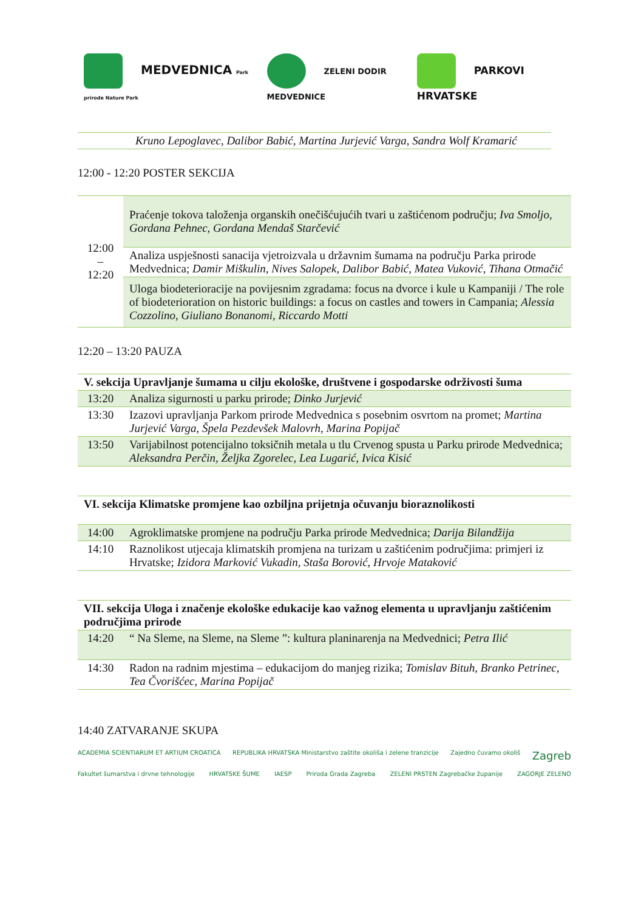MEDVEDNICA Park prirode Nature Park
ZELENI DODIR MEDVEDNICE
PARKOVI HRVATSKE
| | Kruno Lepoglavec, Dalibor Babić, Martina Jurjević Varga, Sandra Wolf Kramarić |
12:00 - 12:20 POSTER SEKCIJA
| 12:00 – 12:20 | Praćenje tokova taloženja organskih onečišćujućih tvari u zaštićenom području; Iva Smoljo, Gordana Pehnec, Gordana Mendaš Starčević |
| | Analiza uspješnosti sanacija vjetroizvala u državnim šumama na području Parka prirode Medvednica; Damir Miškulin, Nives Salopek, Dalibor Babić, Matea Vuković, Tihana Otmačić |
| | Uloga biodeterioracije na povijesnim zgradama: focus na dvorce i kule u Kampaniji / The role of biodeterioration on historic buildings: a focus on castles and towers in Campania; Alessia Cozzolino, Giuliano Bonanomi, Riccardo Motti |
12:20 – 13:20 PAUZA
| V. sekcija Upravljanje šumama u cilju ekološke, društvene i gospodarske održivosti šuma | |
| 13:20 | Analiza sigurnosti u parku prirode; Dinko Jurjević |
| 13:30 | Izazovi upravljanja Parkom prirode Medvednica s posebnim osvrtom na promet; Martina Jurjević Varga, Špela Pezdevšek Malovrh, Marina Popijač |
| 13:50 | Varijabilnost potencijalno toksičnih metala u tlu Crvenog spusta u Parku prirode Medvednica; Aleksandra Perčin, Željka Zgorelec, Lea Lugarić, Ivica Kisić |
| VI. sekcija Klimatske promjene kao ozbiljna prijetnja očuvanju bioraznolikosti | |
| 14:00 | Agroklimatske promjene na području Parka prirode Medvednica; Darija Bilandžija |
| 14:10 | Raznolikost utjecaja klimatskih promjena na turizam u zaštićenim područjima: primjeri iz Hrvatske; Izidora Marković Vukadin, Staša Borović, Hrvoje Mataković |
| VII. sekcija Uloga i značenje ekološke edukacije kao važnog elementa u upravljanju zaštićenim područjima prirode | |
| 14:20 | “ Na Sleme, na Sleme, na Sleme ”: kultura planinarenja na Medvednici; Petra Ilić |
| 14:30 | Radon na radnim mjestima – edukacijom do manjeg rizika; Tomislav Bituh, Branko Petrinec, Tea Čvorišćec, Marina Popijač |
14:40 ZATVARANJE SKUPA
ACADEMIA SCIENTIARUM ET ARTIUM CROATICA REPUBLIKA HRVATSKA Ministarstvo zaštite okoliša i zelene tranzicije Zajedno čuvamo okoliš Zagreb Fakultet šumarstva i drvne tehnologije HRVATSKE ŠUME IAESP Priroda Grada Zagreba ZELENI PRSTEN Zagrebačke županije ZAGORJE ZELENO